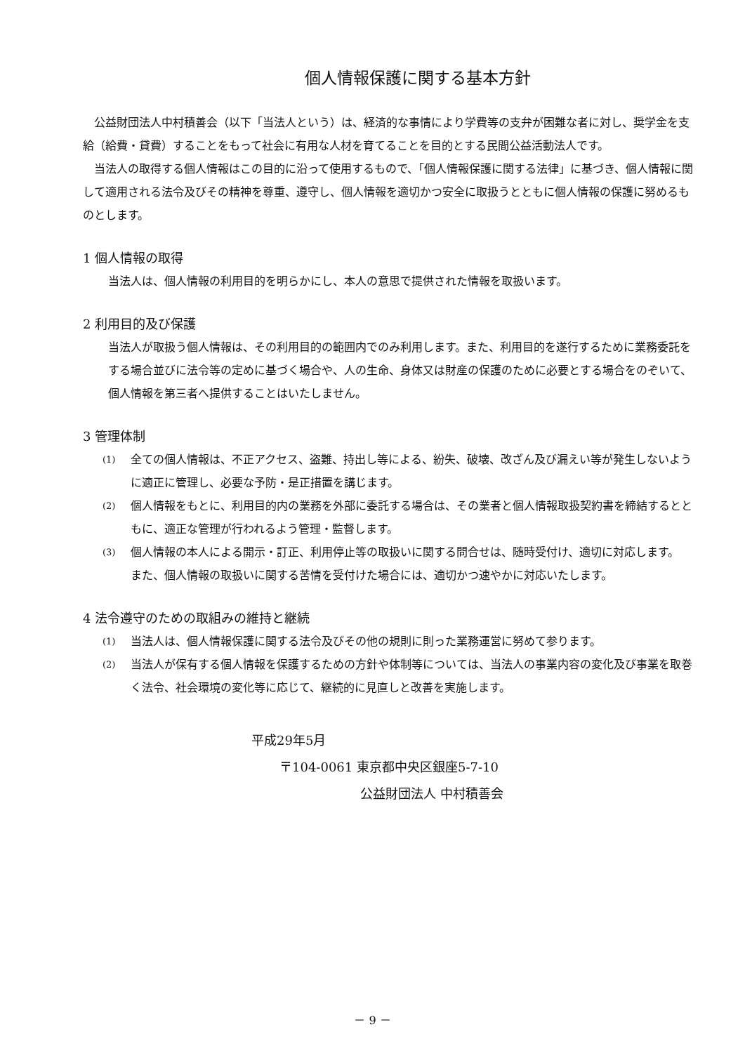個人情報保護に関する基本方針
公益財団法人中村積善会（以下「当法人という）は、経済的な事情により学費等の支弁が困難な者に対し、奨学金を支給（給費・貸費）することをもって社会に有用な人材を育てることを目的とする民間公益活動法人です。
当法人の取得する個人情報はこの目的に沿って使用するもので、「個人情報保護に関する法律」に基づき、個人情報に関して適用される法令及びその精神を尊重、遵守し、個人情報を適切かつ安全に取扱うとともに個人情報の保護に努めるものとします。
1 個人情報の取得
当法人は、個人情報の利用目的を明らかにし、本人の意思で提供された情報を取扱います。
2 利用目的及び保護
当法人が取扱う個人情報は、その利用目的の範囲内でのみ利用します。また、利用目的を遂行するために業務委託をする場合並びに法令等の定めに基づく場合や、人の生命、身体又は財産の保護のために必要とする場合をのぞいて、個人情報を第三者へ提供することはいたしません。
3 管理体制
(1)
全ての個人情報は、不正アクセス、盗難、持出し等による、紛失、破壊、改ざん及び漏えい等が発生しないように適正に管理し、必要な予防・是正措置を講じます。
(2)
個人情報をもとに、利用目的内の業務を外部に委託する場合は、その業者と個人情報取扱契約書を締結するとともに、適正な管理が行われるよう管理・監督します。
(3)
個人情報の本人による開示・訂正、利用停止等の取扱いに関する問合せは、随時受付け、適切に対応します。
また、個人情報の取扱いに関する苦情を受付けた場合には、適切かつ速やかに対応いたします。
4 法令遵守のための取組みの維持と継続
(1)
当法人は、個人情報保護に関する法令及びその他の規則に則った業務運営に努めて参ります。
(2)
当法人が保有する個人情報を保護するための方針や体制等については、当法人の事業内容の変化及び事業を取巻く法令、社会環境の変化等に応じて、継続的に見直しと改善を実施します。
平成29年5月
〒104-0061 東京都中央区銀座5-7-10
公益財団法人 中村積善会
－ 9 －